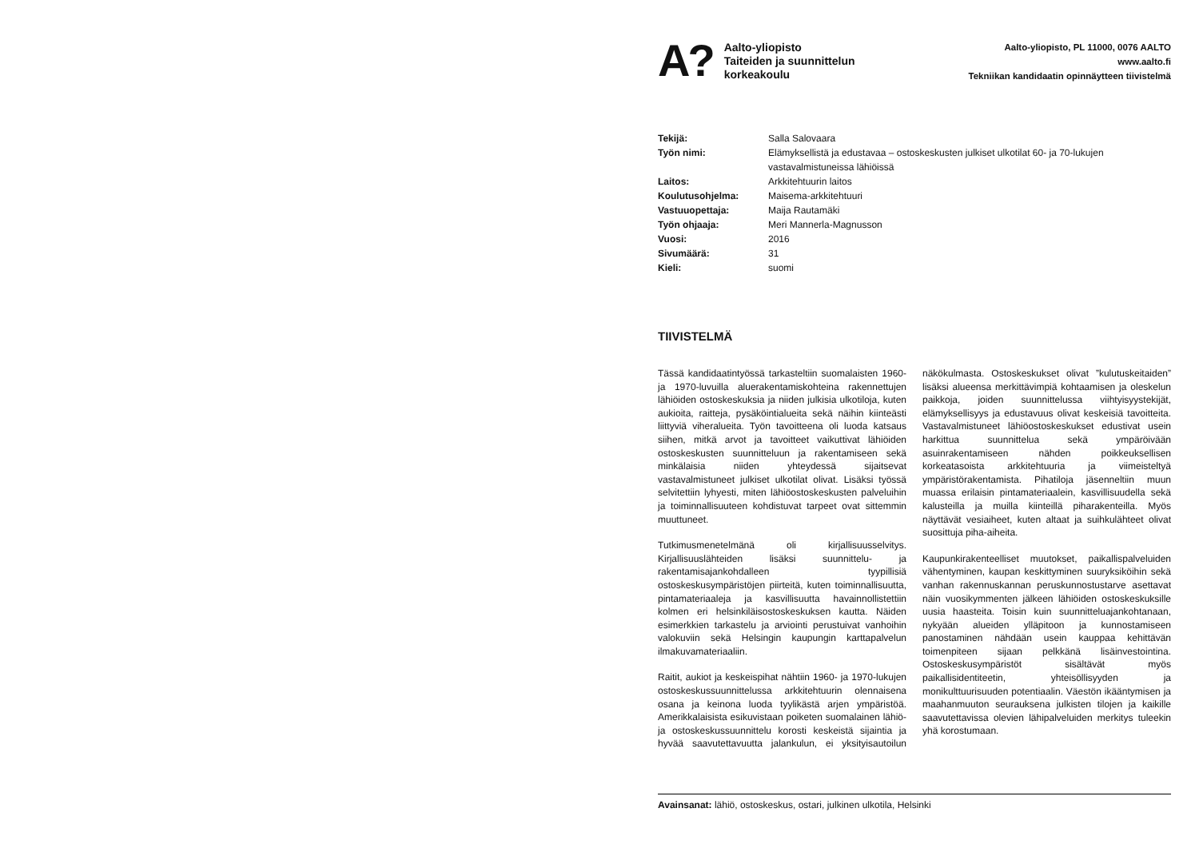A?
Aalto-yliopisto
Taiteiden ja suunnittelun
korkeakoulu
Aalto-yliopisto, PL 11000, 0076 AALTO
www.aalto.fi
Tekniikan kandidaatin opinnäytteen tiivistelmä
| Tekijä: | Salla Salovaara |
| Työn nimi: | Elämyksellistä ja edustavaa – ostoskeskusten julkiset ulkotilat 60- ja 70-lukujen vastavalmistuneissa lähiöissä |
| Laitos: | Arkkitehtuurin laitos |
| Koulutusohjelma: | Maisema-arkkitehtuuri |
| Vastuuopettaja: | Maija Rautamäki |
| Työn ohjaaja: | Meri Mannerla-Magnusson |
| Vuosi: | 2016 |
| Sivumäärä: | 31 |
| Kieli: | suomi |
TIIVISTELMÄ
Tässä kandidaatintyössä tarkasteltiin suomalaisten 1960- ja 1970-luvuilla aluerakentamiskohteina rakennettujen lähiöiden ostoskeskuksia ja niiden julkisia ulkotiloja, kuten aukioita, raitteja, pysäköintialueita sekä näihin kiinteästi liittyviä viheralueita. Työn tavoitteena oli luoda katsaus siihen, mitkä arvot ja tavoitteet vaikuttivat lähiöiden ostoskeskusten suunnitteluun ja rakentamiseen sekä minkälaisia niiden yhteydessä sijaitsevat vastavalmistuneet julkiset ulkotilat olivat. Lisäksi työssä selvitettiin lyhyesti, miten lähiöostoskeskusten palveluihin ja toiminnallisuuteen kohdistuvat tarpeet ovat sittemmin muuttuneet.
Tutkimusmenetelmänä oli kirjallisuusselvitys. Kirjallisuuslähteiden lisäksi suunnittelu- ja rakentamisajankohdalleen tyypillisiä ostoskeskusympäristöjen piirteitä, kuten toiminnallisuutta, pintamateriaaleja ja kasvillisuutta havainnollistettiin kolmen eri helsinkiläisostoskeskuksen kautta. Näiden esimerkkien tarkastelu ja arviointi perustuivat vanhoihin valokuviin sekä Helsingin kaupungin karttapalvelun ilmakuvamateriaaliin.
Raitit, aukiot ja keskeispihat nähtiin 1960- ja 1970-lukujen ostoskeskussuunnittelussa arkkitehtuurin olennaisena osana ja keinona luoda tyylikästä arjen ympäristöä. Amerikkalaisista esikuvistaan poiketen suomalainen lähiö- ja ostoskeskussuunnittelu korosti keskeistä sijaintia ja hyvää saavutettavuutta jalankulun, ei yksityisautoilun näkökulmasta. Ostoskeskukset olivat ”kulutuskeitaiden” lisäksi alueensa merkittävimpiä kohtaamisen ja oleskelun paikkoja, joiden suunnittelussa viihtyisyystekijät, elämyksellisyys ja edustavuus olivat keskeisiä tavoitteita. Vastavalmistuneet lähiöostoskeskukset edustivat usein harkittua suunnittelua sekä ympäröivään asuinrakentamiseen nähden poikkeuksellisen korkeatasoista arkkitehtuuria ja viimeisteltyä ympäristörakentamista. Pihatiloja jäsenneltiin muun muassa erilaisin pintamateriaalein, kasvillisuudella sekä kalusteilla ja muilla kiinteillä piharakenteilla. Myös näyttävät vesiaiheet, kuten altaat ja suihkulähteet olivat suosittuja piha-aiheita.
Kaupunkirakenteelliset muutokset, paikallispalveluiden vähentyminen, kaupan keskittyminen suuryksiköihin sekä vanhan rakennuskannan peruskunnostustarve asettavat näin vuosikymmenten jälkeen lähiöiden ostoskeskuksille uusia haasteita. Toisin kuin suunnitteluajankohtanaan, nykyään alueiden ylläpitoon ja kunnostamiseen panostaminen nähdään usein kauppaa kehittävän toimenpiteen sijaan pelkkänä lisäinvestointina. Ostoskeskusympäristöt sisältävät myös paikallisidentiteetin, yhteisöllisyyden ja monikulttuurisuuden potentiaalin. Väestön ikääntymisen ja maahanmuuton seurauksena julkisten tilojen ja kaikille saavutettavissa olevien lähipalveluiden merkitys tuleekin yhä korostumaan.
Avainsanat: lähiö, ostoskeskus, ostari, julkinen ulkotila, Helsinki